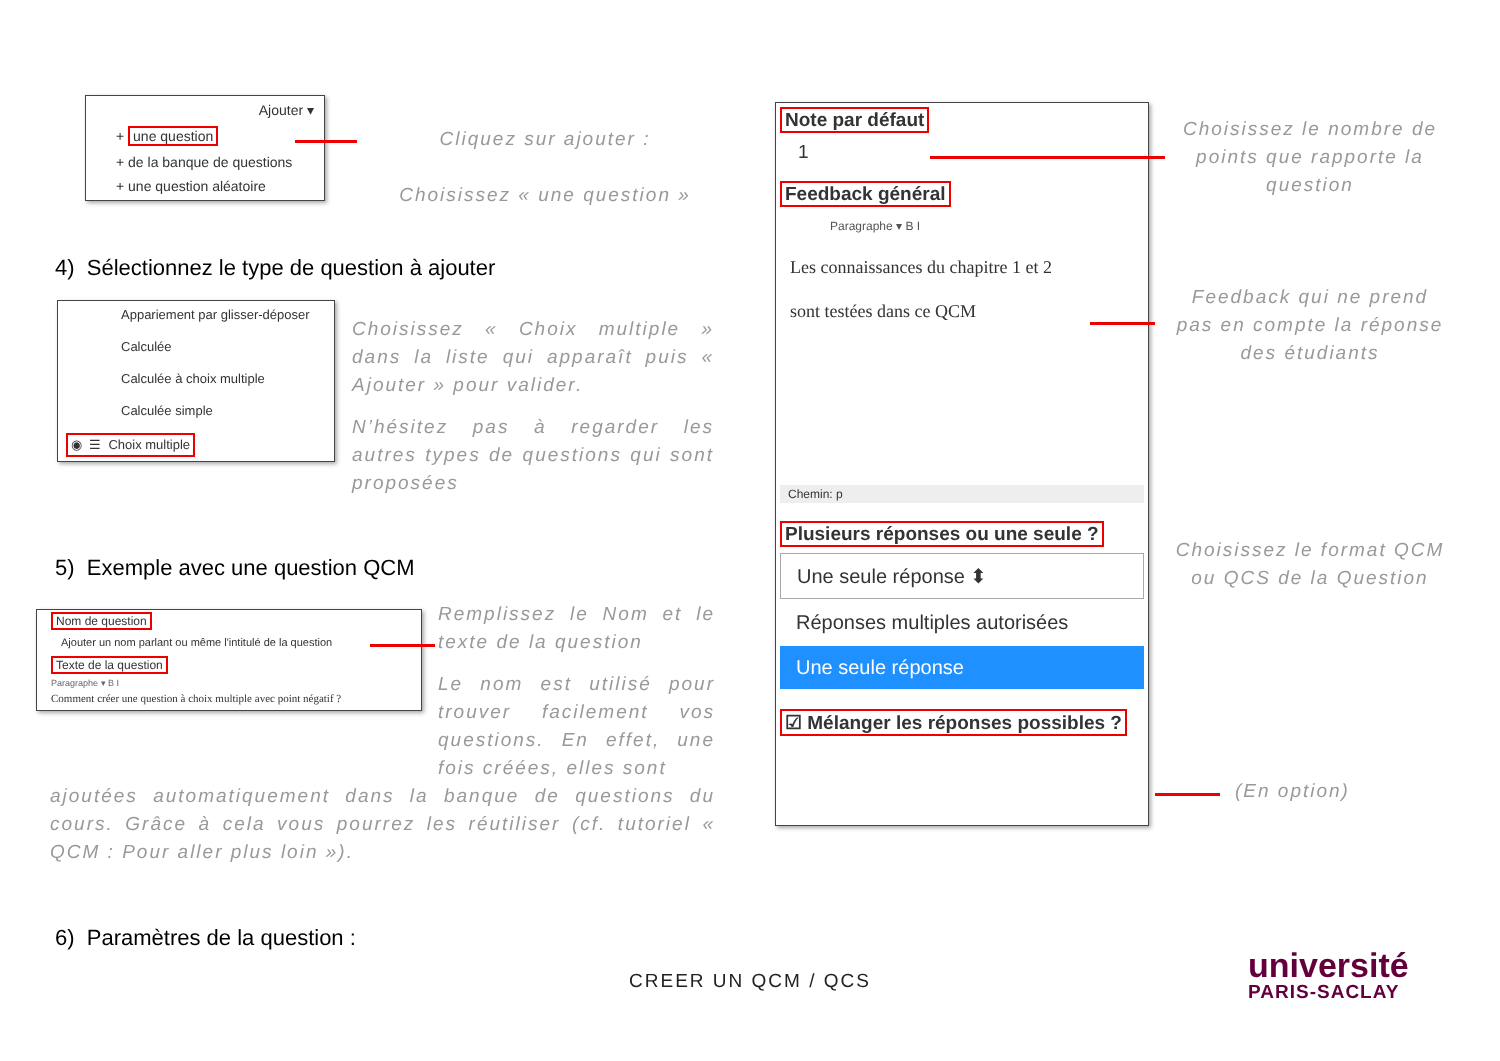Ajouter ▾
+ une question
+ de la banque de questions
+ une question aléatoire
Cliquez sur ajouter :
Choisissez « une question »
4) Sélectionnez le type de question à ajouter
Appariement par glisser-déposer
Calculée
Calculée à choix multiple
Calculée simple
◉ ☰ Choix multiple
Choisissez « Choix multiple » dans la liste qui apparaît puis « Ajouter » pour valider.
N’hésitez pas à regarder les autres types de questions qui sont proposées
5) Exemple avec une question QCM
Nom de question
Ajouter un nom parlant ou même l'intitulé de la question
Texte de la question
Paragraphe ▾ B I
Comment créer une question à choix multiple avec point négatif ?
Remplissez le Nom et le texte de la question
Le nom est utilisé pour trouver facilement vos questions. En effet, une fois créées, elles sont
ajoutées automatiquement dans la banque de questions du cours. Grâce à cela vous pourrez les réutiliser (cf. tutoriel « QCM : Pour aller plus loin »).
6) Paramètres de la question :
Note par défaut
1
Feedback général
Paragraphe ▾ B I
Les connaissances du chapitre 1 et 2
sont testées dans ce QCM
Chemin: p
Plusieurs réponses ou une seule ?
Une seule réponse ⬍
Réponses multiples autorisées
Une seule réponse
☑ Mélanger les réponses possibles ?
Choisissez le nombre de points que rapporte la question
Feedback qui ne prend pas en compte la réponse des étudiants
Choisissez le format QCM ou QCS de la Question
(En option)
CREER UN QCM / QCS
université
PARIS-SACLAY